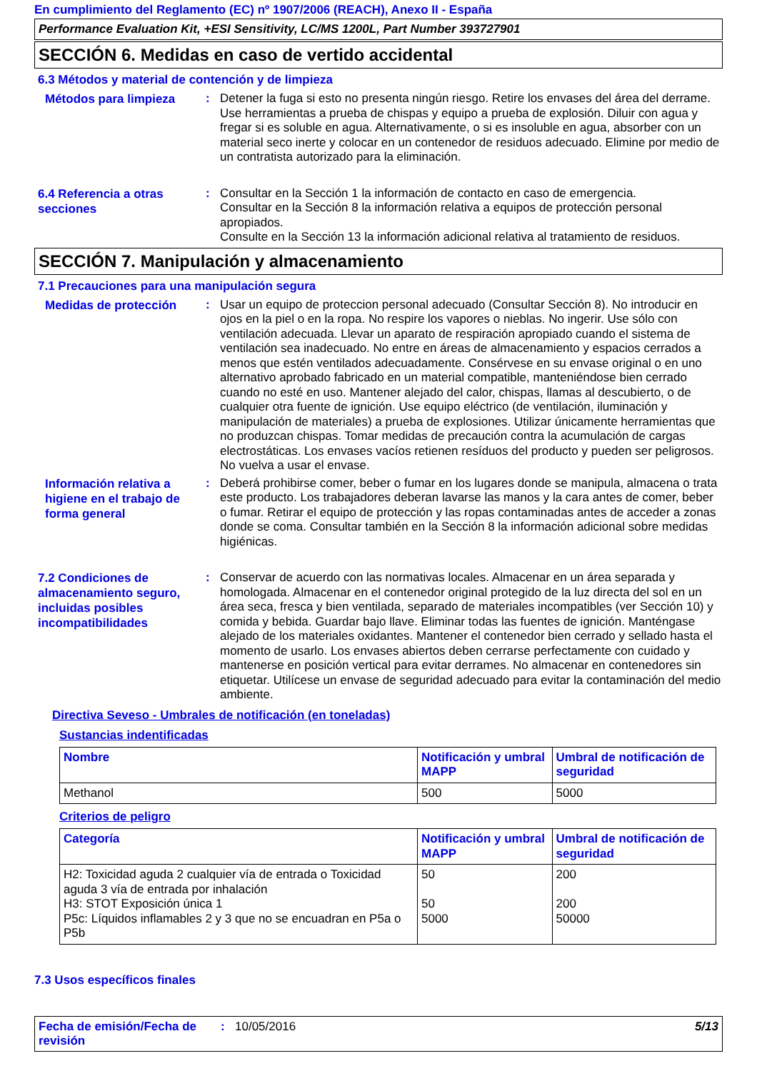En cumplimiento del Reglamento (EC) nº 1907/2006 (REACH), Anexo II - España
Performance Evaluation Kit, +ESI Sensitivity, LC/MS 1200L, Part Number 393727901
SECCIÓN 6. Medidas en caso de vertido accidental
6.3 Métodos y material de contención y de limpieza
Métodos para limpieza
:
Detener la fuga si esto no presenta ningún riesgo. Retire los envases del área del derrame. Use herramientas a prueba de chispas y equipo a prueba de explosión. Diluir con agua y fregar si es soluble en agua. Alternativamente, o si es insoluble en agua, absorber con un material seco inerte y colocar en un contenedor de residuos adecuado. Elimine por medio de un contratista autorizado para la eliminación.
6.4 Referencia a otras secciones
:
Consultar en la Sección 1 la información de contacto en caso de emergencia.
Consultar en la Sección 8 la información relativa a equipos de protección personal apropiados.
Consulte en la Sección 13 la información adicional relativa al tratamiento de residuos.
SECCIÓN 7. Manipulación y almacenamiento
7.1 Precauciones para una manipulación segura
Medidas de protección
:
Usar un equipo de proteccion personal adecuado (Consultar Sección 8). No introducir en ojos en la piel o en la ropa. No respire los vapores o nieblas. No ingerir. Use sólo con ventilación adecuada. Llevar un aparato de respiración apropiado cuando el sistema de ventilación sea inadecuado. No entre en áreas de almacenamiento y espacios cerrados a menos que estén ventilados adecuadamente. Consérvese en su envase original o en uno alternativo aprobado fabricado en un material compatible, manteniéndose bien cerrado cuando no esté en uso. Mantener alejado del calor, chispas, llamas al descubierto, o de cualquier otra fuente de ignición. Use equipo eléctrico (de ventilación, iluminación y manipulación de materiales) a prueba de explosiones. Utilizar únicamente herramientas que no produzcan chispas. Tomar medidas de precaución contra la acumulación de cargas electrostáticas. Los envases vacíos retienen resíduos del producto y pueden ser peligrosos. No vuelva a usar el envase.
Información relativa a higiene en el trabajo de forma general
:
Deberá prohibirse comer, beber o fumar en los lugares donde se manipula, almacena o trata este producto. Los trabajadores deberan lavarse las manos y la cara antes de comer, beber o fumar. Retirar el equipo de protección y las ropas contaminadas antes de acceder a zonas donde se coma. Consultar también en la Sección 8 la información adicional sobre medidas higiénicas.
7.2 Condiciones de almacenamiento seguro, incluidas posibles incompatibilidades
:
Conservar de acuerdo con las normativas locales. Almacenar en un área separada y homologada. Almacenar en el contenedor original protegido de la luz directa del sol en un área seca, fresca y bien ventilada, separado de materiales incompatibles (ver Sección 10) y comida y bebida. Guardar bajo llave. Eliminar todas las fuentes de ignición. Manténgase alejado de los materiales oxidantes. Mantener el contenedor bien cerrado y sellado hasta el momento de usarlo. Los envases abiertos deben cerrarse perfectamente con cuidado y mantenerse en posición vertical para evitar derrames. No almacenar en contenedores sin etiquetar. Utilícese un envase de seguridad adecuado para evitar la contaminación del medio ambiente.
Directiva Seveso - Umbrales de notificación (en toneladas)
Sustancias indentificadas
| Nombre | Notificación y umbral MAPP | Umbral de notificación de seguridad |
| --- | --- | --- |
| Methanol | 500 | 5000 |
Criterios de peligro
| Categoría | Notificación y umbral MAPP | Umbral de notificación de seguridad |
| --- | --- | --- |
| H2: Toxicidad aguda 2 cualquier vía de entrada o Toxicidad aguda 3 vía de entrada por inhalación H3: STOT Exposición única 1 P5c: Líquidos inflamables 2 y 3 que no se encuadran en P5a o P5b | 50 50 5000 | 200 200 50000 |
7.3 Usos específicos finales
Fecha de emisión/Fecha de revisión
: 10/05/2016 5/13